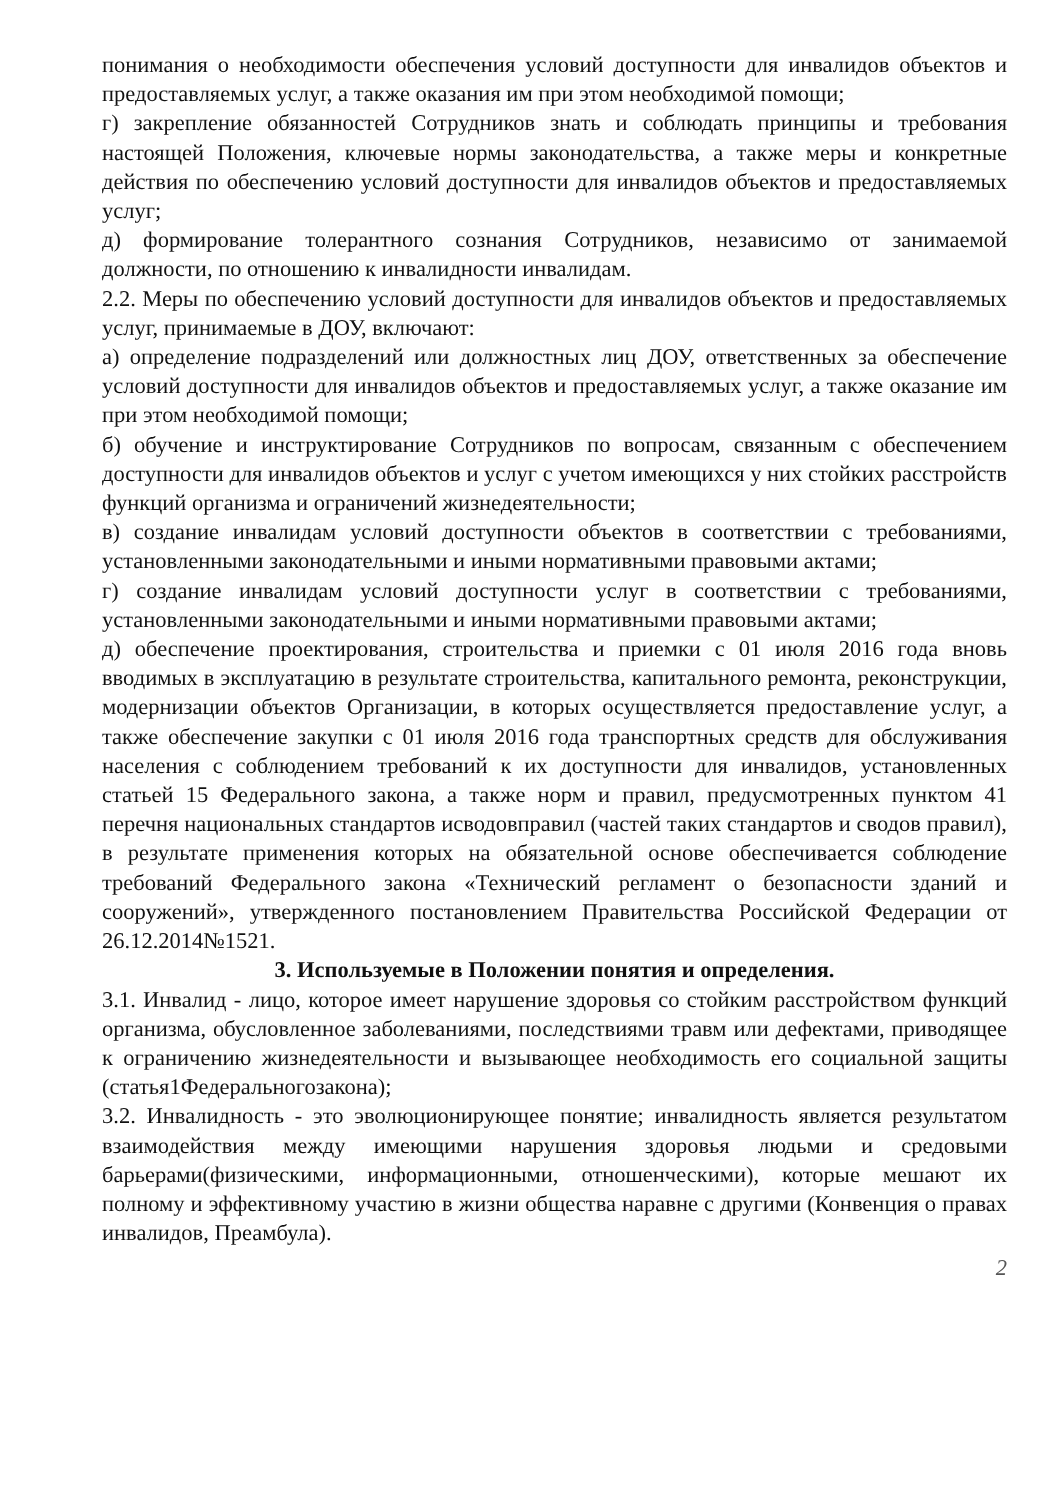понимания о необходимости обеспечения условий доступности для инвалидов объектов и предоставляемых услуг, а также оказания им при этом необходимой помощи;
г) закрепление обязанностей Сотрудников знать и соблюдать принципы и требования настоящей Положения, ключевые нормы законодательства, а также меры и конкретные действия по обеспечению условий доступности для инвалидов объектов и предоставляемых услуг;
д) формирование толерантного сознания Сотрудников, независимо от занимаемой должности, по отношению к инвалидности инвалидам.
2.2. Меры по обеспечению условий доступности для инвалидов объектов и предоставляемых услуг, принимаемые в ДОУ, включают:
а) определение подразделений или должностных лиц ДОУ, ответственных за обеспечение условий доступности для инвалидов объектов и предоставляемых услуг, а также оказание им при этом необходимой помощи;
б) обучение и инструктирование Сотрудников по вопросам, связанным с обеспечением доступности для инвалидов объектов и услуг с учетом имеющихся у них стойких расстройств функций организма и ограничений жизнедеятельности;
в) создание инвалидам условий доступности объектов в соответствии с требованиями, установленными законодательными и иными нормативными правовыми актами;
г) создание инвалидам условий доступности услуг в соответствии с требованиями, установленными законодательными и иными нормативными правовыми актами;
д) обеспечение проектирования, строительства и приемки с 01 июля 2016 года вновь вводимых в эксплуатацию в результате строительства, капитального ремонта, реконструкции, модернизации объектов Организации, в которых осуществляется предоставление услуг, а также обеспечение закупки с 01 июля 2016 года транспортных средств для обслуживания населения с соблюдением требований к их доступности для инвалидов, установленных статьей 15 Федерального закона, а также норм и правил, предусмотренных пунктом 41 перечня национальных стандартов исводовправил (частей таких стандартов и сводов правил), в результате применения которых на обязательной основе обеспечивается соблюдение требований Федерального закона «Технический регламент о безопасности зданий и сооружений», утвержденного постановлением Правительства Российской Федерации от 26.12.2014№1521.
3. Используемые в Положении понятия и определения.
3.1. Инвалид - лицо, которое имеет нарушение здоровья со стойким расстройством функций организма, обусловленное заболеваниями, последствиями травм или дефектами, приводящее к ограничению жизнедеятельности и вызывающее необходимость его социальной защиты (статья1Федеральногозакона);
3.2. Инвалидность - это эволюционирующее понятие; инвалидность является результатом взаимодействия между имеющими нарушения здоровья людьми и средовыми барьерами(физическими, информационными, отношенческими), которые мешают их полному и эффективному участию в жизни общества наравне с другими (Конвенция о правах инвалидов, Преамбула).
2